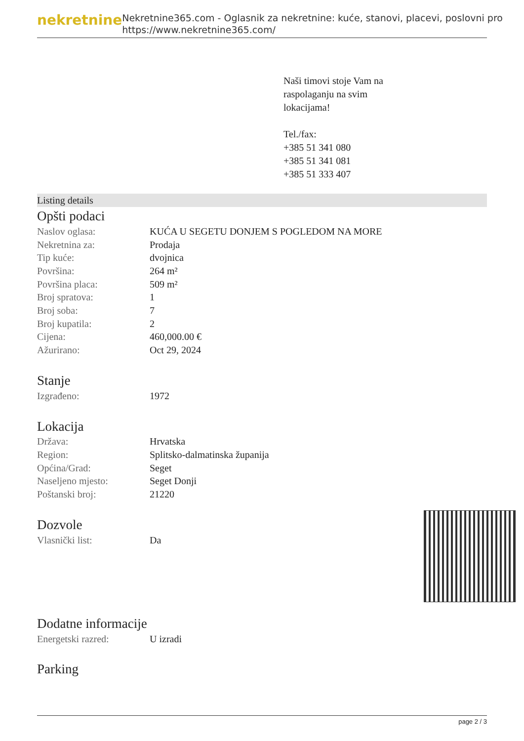nekretnine
Nekretnine365.com - Oglasnik za nekretnine: kuće, stanovi, placevi, poslovni pro
https://www.nekretnine365.com/
Naši timovi stoje Vam na
raspolaganju na svim
lokacijama!
Tel./fax:
+385 51 341 080
+385 51 341 081
+385 51 333 407
Listing details
Opšti podaci
| Naslov oglasa: | KUĆA U SEGETU DONJEM S POGLEDOM NA MORE |
| Nekretnina za: | Prodaja |
| Tip kuće: | dvojnica |
| Površina: | 264 m² |
| Površina placa: | 509 m² |
| Broj spratova: | 1 |
| Broj soba: | 7 |
| Broj kupatila: | 2 |
| Cijena: | 460,000.00 € |
| Ažurirano: | Oct 29, 2024 |
Stanje
| Izgrađeno: | 1972 |
Lokacija
| Država: | Hrvatska |
| Region: | Splitsko-dalmatinska županija |
| Općina/Grad: | Seget |
| Naseljeno mjesto: | Seget Donji |
| Poštanski broj: | 21220 |
Dozvole
| Vlasnički list: | Da |
Dodatne informacije
| Energetski razred: | U izradi |
Parking
page 2 / 3